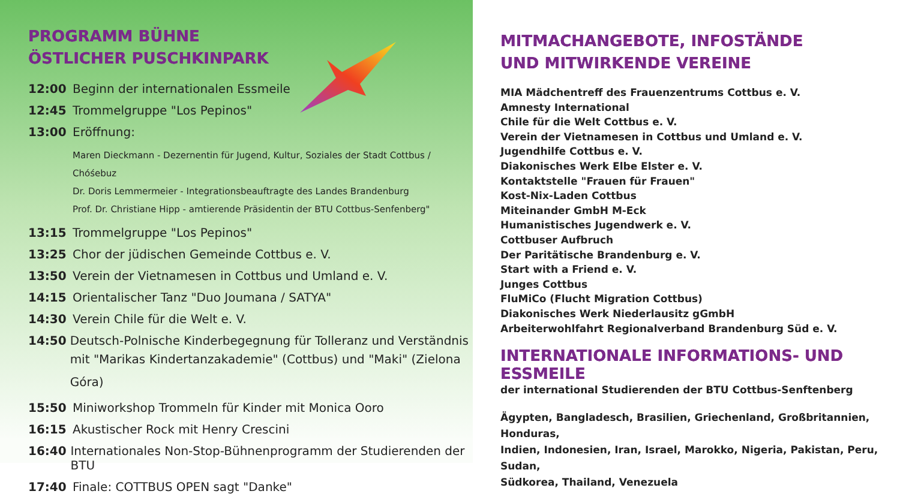PROGRAMM BÜHNE
ÖSTLICHER PUSCHKINPARK
12:00 Beginn der internationalen Essmeile
12:45 Trommelgruppe "Los Pepinos"
13:00 Eröffnung:
Maren Dieckmann - Dezernentin für Jugend, Kultur, Soziales der Stadt Cottbus / Chóśebuz
Dr. Doris Lemmermeier - Integrationsbeauftragte des Landes Brandenburg
Prof. Dr. Christiane Hipp - amtierende Präsidentin der BTU Cottbus-Senfenberg"
13:15 Trommelgruppe "Los Pepinos"
13:25 Chor der jüdischen Gemeinde Cottbus e. V.
13:50 Verein der Vietnamesen in Cottbus und Umland e. V.
14:15 Orientalischer Tanz "Duo Joumana / SATYA"
14:30 Verein Chile für die Welt e. V.
14:50 Deutsch-Polnische Kinderbegegnung für Tolleranz und Verständnis
mit "Marikas Kindertanzakademie" (Cottbus) und "Maki" (Zielona Góra)
15:50 Miniworkshop Trommeln für Kinder mit Monica Ooro
16:15 Akustischer Rock mit Henry Crescini
16:40 Internationales Non-Stop-Bühnenprogramm der Studierenden der BTU
17:40 Finale: COTTBUS OPEN sagt "Danke"
MITMACHANGEBOTE, INFOSTÄNDE
UND MITWIRKENDE VEREINE
MIA Mädchentreff des Frauenzentrums Cottbus e. V.
Amnesty International
Chile für die Welt Cottbus e. V.
Verein der Vietnamesen in Cottbus und Umland e. V.
Jugendhilfe Cottbus e. V.
Diakonisches Werk Elbe Elster e. V.
Kontaktstelle "Frauen für Frauen"
Kost-Nix-Laden Cottbus
Miteinander GmbH M-Eck
Humanistisches Jugendwerk e. V.
Cottbuser Aufbruch
Der Paritätische Brandenburg e. V.
Start with a Friend e. V.
Junges Cottbus
FluMiCo (Flucht Migration Cottbus)
Diakonisches Werk Niederlausitz gGmbH
Arbeiterwohlfahrt Regionalverband Brandenburg Süd e. V.
INTERNATIONALE INFORMATIONS- UND ESSMEILE
der international Studierenden der BTU Cottbus-Senftenberg
Ägypten, Bangladesch, Brasilien, Griechenland, Großbritannien, Honduras,
Indien, Indonesien, Iran, Israel, Marokko, Nigeria, Pakistan, Peru, Sudan,
Südkorea, Thailand, Venezuela